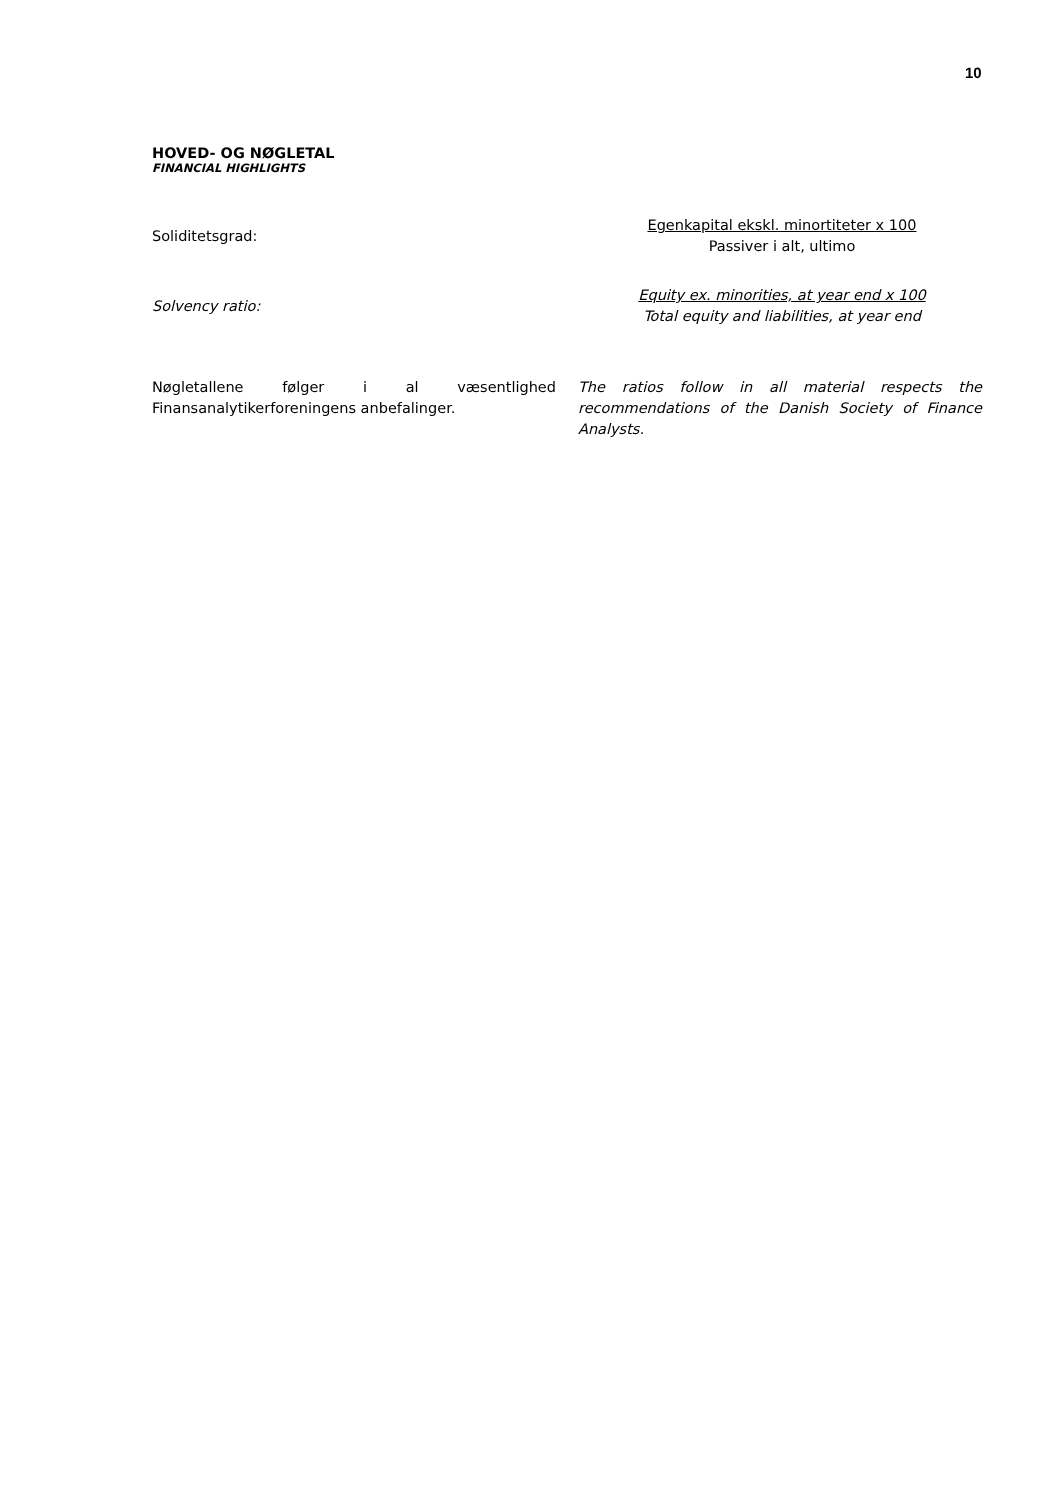10
HOVED- OG NØGLETAL
FINANCIAL HIGHLIGHTS
Soliditetsgrad:
Egenkapital ekskl. minortiteter x 100
Passiver i alt, ultimo
Solvency ratio:
Equity ex. minorities, at year end x 100
Total equity and liabilities, at year end
Nøgletallene følger i al væsentlighed Finansanalytikerforeningens anbefalinger.
The ratios follow in all material respects the recommendations of the Danish Society of Finance Analysts.